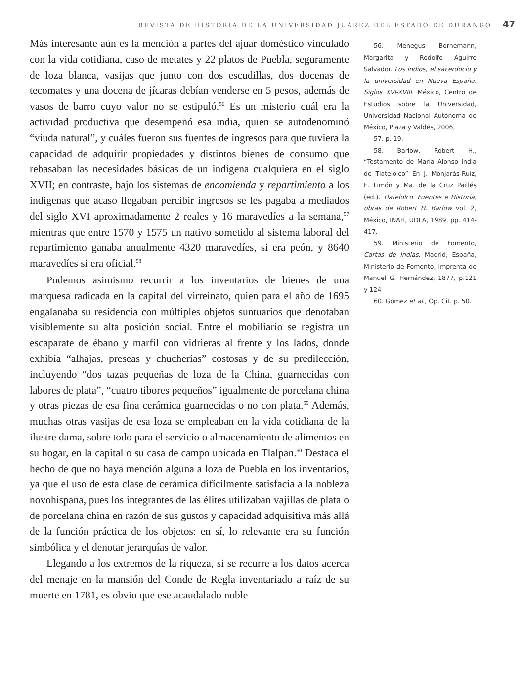REVISTA DE HISTORIA DE LA UNIVERSIDAD JUÁREZ DEL ESTADO DE DURANGO 47
Más interesante aún es la mención a partes del ajuar doméstico vinculado con la vida cotidiana, caso de metates y 22 platos de Puebla, seguramente de loza blanca, vasijas que junto con dos escudillas, dos docenas de tecomates y una docena de jícaras debían venderse en 5 pesos, además de vasos de barro cuyo valor no se estipuló.<sup>56</sup> Es un misterio cuál era la actividad productiva que desempeñó esa india, quien se autodenominó “viuda natural”, y cuáles fueron sus fuentes de ingresos para que tuviera la capacidad de adquirir propiedades y distintos bienes de consumo que rebasaban las necesidades básicas de un indígena cualquiera en el siglo XVII; en contraste, bajo los sistemas de encomienda y repartimiento a los indígenas que acaso llegaban percibir ingresos se les pagaba a mediados del siglo XVI aproximadamente 2 reales y 16 maravedíes a la semana,<sup>57</sup> mientras que entre 1570 y 1575 un nativo sometido al sistema laboral del repartimiento ganaba anualmente 4320 maravedíes, si era peón, y 8640 maravedíes si era oficial.<sup>58</sup>
Podemos asimismo recurrir a los inventarios de bienes de una marquesa radicada en la capital del virreinato, quien para el año de 1695 engalanaba su residencia con múltiples objetos suntuarios que denotaban visiblemente su alta posición social. Entre el mobiliario se registra un escaparate de ébano y marfil con vidrieras al frente y los lados, donde exhibía “alhajas, preseas y chucherías” costosas y de su predilección, incluyendo “dos tazas pequeñas de loza de la China, guarnecidas con labores de plata”, “cuatro tibores pequeños” igualmente de porcelana china y otras piezas de esa fina cerámica guarnecidas o no con plata.<sup>59</sup> Además, muchas otras vasijas de esa loza se empleaban en la vida cotidiana de la ilustre dama, sobre todo para el servicio o almacenamiento de alimentos en su hogar, en la capital o su casa de campo ubicada en Tlalpan.<sup>60</sup> Destaca el hecho de que no haya mención alguna a loza de Puebla en los inventarios, ya que el uso de esta clase de cerámica difícilmente satisfacía a la nobleza novohispana, pues los integrantes de las élites utilizaban vajillas de plata o de porcelana china en razón de sus gustos y capacidad adquisitiva más allá de la función práctica de los objetos: en sí, lo relevante era su función simbólica y el denotar jerarquías de valor.
Llegando a los extremos de la riqueza, si se recurre a los datos acerca del menaje en la mansión del Conde de Regla inventariado a raíz de su muerte en 1781, es obvio que ese acaudalado noble
56. Menegus Bornemann, Margarita y Rodolfo Aguirre Salvador. Los indios, el sacerdocio y la universidad en Nueva España. Siglos XVI-XVIII. México, Centro de Estudios sobre la Universidad, Universidad Nacional Autónoma de México, Plaza y Valdés, 2006,
57. p. 19.
58. Barlow, Robert H., “Testamento de María Alonso india de Tlatelolco” En J. Monjarás-Ruíz, E. Limón y Ma. de la Cruz Paillés (ed.), Tlatelolco. Fuentes e Historia, obras de Robert H. Barlow vol. 2, México, INAH, UDLA, 1989, pp. 414-417.
59. Ministerio de Fomento, Cartas de Indias. Madrid, España, Ministerio de Fomento, Imprenta de Manuel G. Hernández, 1877, p.121 y 124
60. Gómez et al., Op. Cit. p. 50.